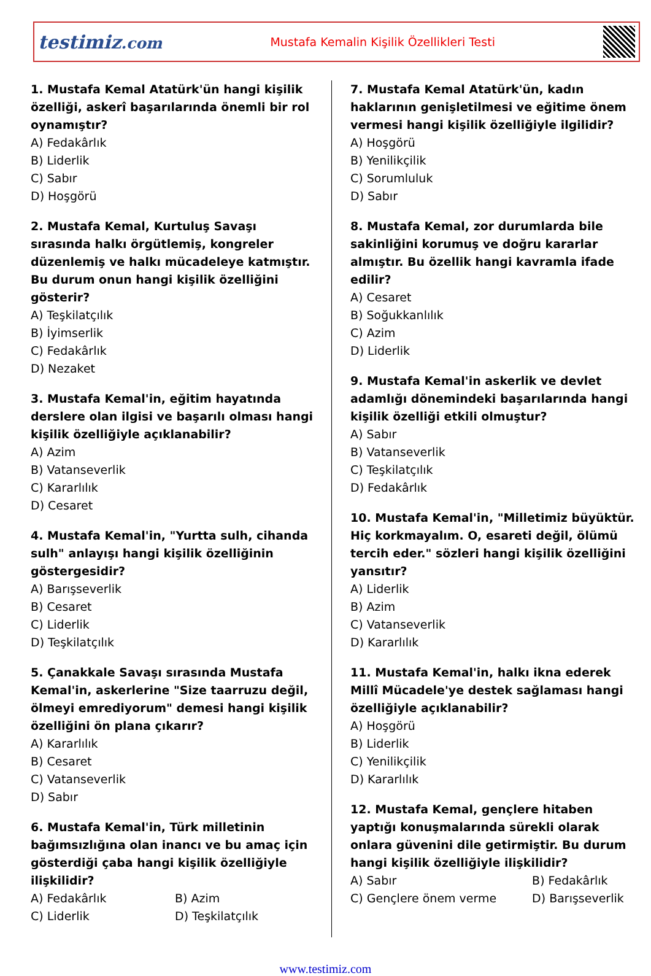testimiz.com
Mustafa Kemalin Kişilik Özellikleri Testi
1. Mustafa Kemal Atatürk'ün hangi kişilik özelliği, askerî başarılarında önemli bir rol oynamıştır?
A) Fedakârlık
B) Liderlik
C) Sabır
D) Hoşgörü
2. Mustafa Kemal, Kurtuluş Savaşı sırasında halkı örgütlemiş, kongreler düzenlemiş ve halkı mücadeleye katmıştır. Bu durum onun hangi kişilik özelliğini gösterir?
A) Teşkilatçılık
B) İyimserlik
C) Fedakârlık
D) Nezaket
3. Mustafa Kemal'in, eğitim hayatında derslere olan ilgisi ve başarılı olması hangi kişilik özelliğiyle açıklanabilir?
A) Azim
B) Vatanseverlik
C) Kararlılık
D) Cesaret
4. Mustafa Kemal'in, "Yurtta sulh, cihanda sulh" anlayışı hangi kişilik özelliğinin göstergesidir?
A) Barışseverlik
B) Cesaret
C) Liderlik
D) Teşkilatçılık
5. Çanakkale Savaşı sırasında Mustafa Kemal'in, askerlerine "Size taarruzu değil, ölmeyi emrediyorum" demesi hangi kişilik özelliğini ön plana çıkarır?
A) Kararlılık
B) Cesaret
C) Vatanseverlik
D) Sabır
6. Mustafa Kemal'in, Türk milletinin bağımsızlığına olan inancı ve bu amaç için gösterdiği çaba hangi kişilik özelliğiyle ilişkilidir?
A) Fedakârlık
B) Azim
C) Liderlik
D) Teşkilatçılık
7. Mustafa Kemal Atatürk'ün, kadın haklarının genişletilmesi ve eğitime önem vermesi hangi kişilik özelliğiyle ilgilidir?
A) Hoşgörü
B) Yenilikçilik
C) Sorumluluk
D) Sabır
8. Mustafa Kemal, zor durumlarda bile sakinliğini korumuş ve doğru kararlar almıştır. Bu özellik hangi kavramla ifade edilir?
A) Cesaret
B) Soğukkanlılık
C) Azim
D) Liderlik
9. Mustafa Kemal'in askerlik ve devlet adamlığı dönemindeki başarılarında hangi kişilik özelliği etkili olmuştur?
A) Sabır
B) Vatanseverlik
C) Teşkilatçılık
D) Fedakârlık
10. Mustafa Kemal'in, "Milletimiz büyüktür. Hiç korkmayalım. O, esareti değil, ölümü tercih eder." sözleri hangi kişilik özelliğini yansıtır?
A) Liderlik
B) Azim
C) Vatanseverlik
D) Kararlılık
11. Mustafa Kemal'in, halkı ikna ederek Millî Mücadele'ye destek sağlaması hangi özelliğiyle açıklanabilir?
A) Hoşgörü
B) Liderlik
C) Yenilikçilik
D) Kararlılık
12. Mustafa Kemal, gençlere hitaben yaptığı konuşmalarında sürekli olarak onlara güvenini dile getirmiştir. Bu durum hangi kişilik özelliğiyle ilişkilidir?
A) Sabır
B) Fedakârlık
C) Gençlere önem verme
D) Barışseverlik
www.testimiz.com